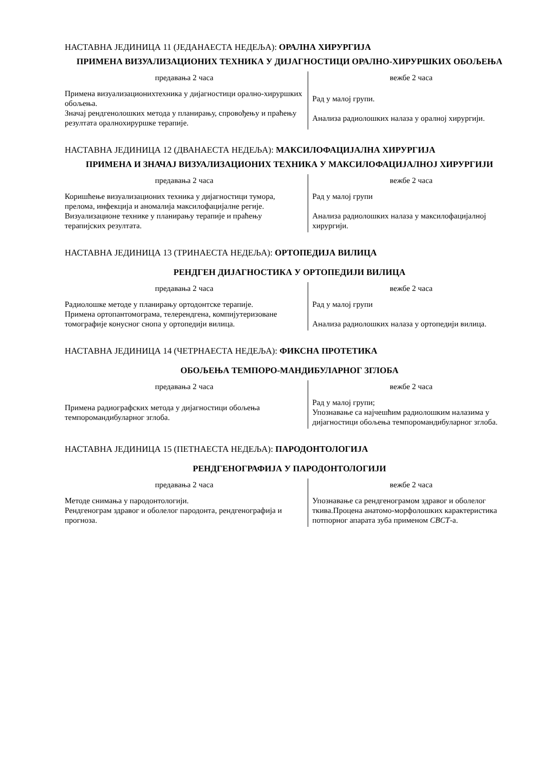НАСТАВНА ЈЕДИНИЦА 11 (ЈЕДАНАЕСТА НЕДЕЉА): ОРАЛНА ХИРУРГИЈА
ПРИМЕНА ВИЗУАЛИЗАЦИОНИХ ТЕХНИКА У ДИЈАГНОСТИЦИ ОРАЛНО-ХИРУРШКИХ ОБОЉЕЊА
| предавања 2 часа | вежбе 2 часа |
| --- | --- |
| Примена визуализационихтехника у дијагностици орално-хируршких обољења. Значај рендгенолошких метода у планирању, спровођењу и праћењу резултата оралнохируршке терапије. | Рад у малој групи. Анализа радиолошких налаза у оралној хирургији. |
НАСТАВНА ЈЕДИНИЦА 12 (ДВАНАЕСТА НЕДЕЉА): МАКСИЛОФАЦИЈАЛНА ХИРУРГИЈА
ПРИМЕНА И ЗНАЧАЈ ВИЗУАЛИЗАЦИОНИХ ТЕХНИКА У МАКСИЛОФАЦИЈАЛНОЈ ХИРУРГИЈИ
| предавања 2 часа | вежбе 2 часа |
| --- | --- |
| Коришћење визуализационих техника у дијагностици тумора, прелома, инфекција и аномалија максилофацијалне регије. Визуализационе технике у планирању терапије и праћењу терапијских резултата. | Рад у малој групи Анализа радиолошких налаза у максилофацијалној хирургији. |
НАСТАВНА ЈЕДИНИЦА 13 (ТРИНАЕСТА НЕДЕЉА): ОРТОПЕДИЈА ВИЛИЦА
РЕНДГЕН ДИЈАГНОСТИКА У ОРТОПЕДИЈИ ВИЛИЦА
| предавања 2 часа | вежбе 2 часа |
| --- | --- |
| Радиолошке методе у планирању ортодонтске терапије. Примена ортопантомограма, телерендгена, компијутеризоване томографије конусног снопа у ортопедији вилица. | Рад у малој групи Анализа радиолошких налаза у ортопедији вилица. |
НАСТАВНА ЈЕДИНИЦА 14 (ЧЕТРНАЕСТА НЕДЕЉА): ФИКСНА ПРОТЕТИКА
ОБОЉЕЊА ТЕМПОРО-МАНДИБУЛАРНОГ ЗГЛОБА
| предавања 2 часа | вежбе 2 часа |
| --- | --- |
| Примена радиографских метода у дијагностици обољења темпоромандибуларног зглоба. | Рад у малој групи; Упознавање са најчешћим радиолошким налазима у дијагностици обољења темпоромандибуларног зглоба. |
НАСТАВНА ЈЕДИНИЦА 15 (ПЕТНАЕСТА НЕДЕЉА): ПАРОДОНТОЛОГИЈА
РЕНДГЕНОГРАФИЈА У ПАРОДОНТОЛОГИЈИ
| предавања 2 часа | вежбе 2 часа |
| --- | --- |
| Методе снимања у пародонтологији. Рендгенограм здравог и оболелог пародонта, рендгенографија и прогноза. | Упознавање са рендгенограмом здравог и оболелог ткива.Процена анатомо-морфолошких карактеристика потпорног апарата зуба применом CBCT -а. |